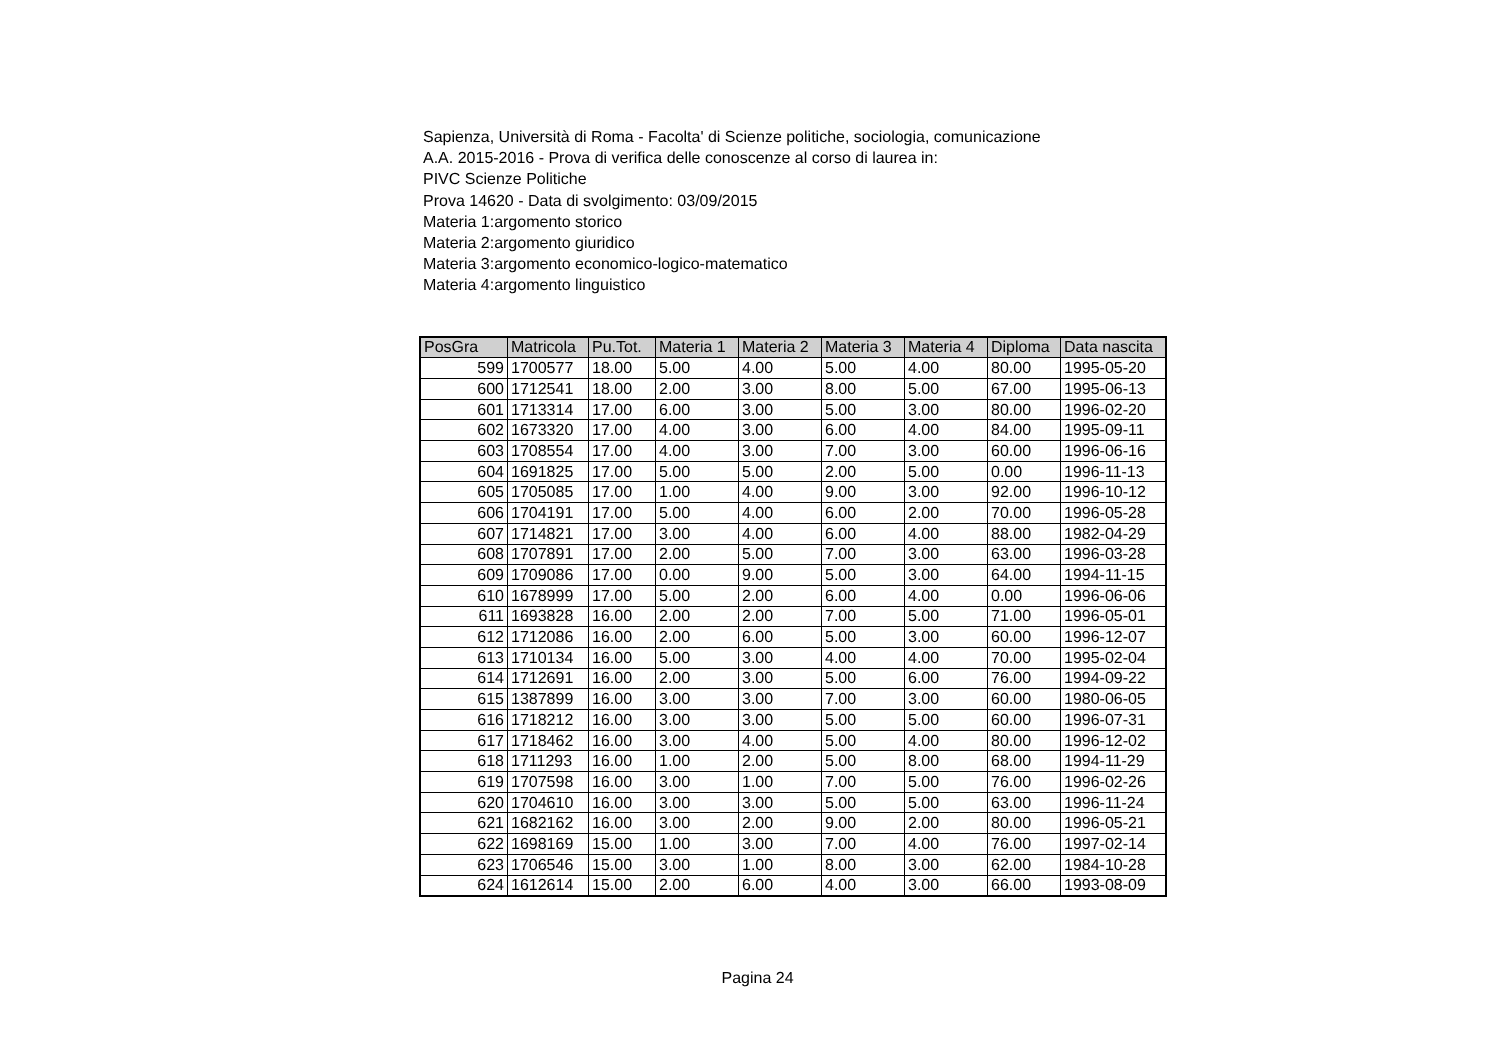Sapienza, Università di Roma - Facolta' di Scienze politiche, sociologia, comunicazione
A.A. 2015-2016 - Prova di verifica delle conoscenze al corso di laurea in:
PIVC Scienze Politiche
Prova 14620 - Data di svolgimento: 03/09/2015
Materia 1:argomento storico
Materia 2:argomento giuridico
Materia 3:argomento economico-logico-matematico
Materia 4:argomento linguistico
| PosGra | Matricola | Pu.Tot. | Materia 1 | Materia 2 | Materia 3 | Materia 4 | Diploma | Data nascita |
| --- | --- | --- | --- | --- | --- | --- | --- | --- |
| 599 | 1700577 | 18.00 | 5.00 | 4.00 | 5.00 | 4.00 | 80.00 | 1995-05-20 |
| 600 | 1712541 | 18.00 | 2.00 | 3.00 | 8.00 | 5.00 | 67.00 | 1995-06-13 |
| 601 | 1713314 | 17.00 | 6.00 | 3.00 | 5.00 | 3.00 | 80.00 | 1996-02-20 |
| 602 | 1673320 | 17.00 | 4.00 | 3.00 | 6.00 | 4.00 | 84.00 | 1995-09-11 |
| 603 | 1708554 | 17.00 | 4.00 | 3.00 | 7.00 | 3.00 | 60.00 | 1996-06-16 |
| 604 | 1691825 | 17.00 | 5.00 | 5.00 | 2.00 | 5.00 | 0.00 | 1996-11-13 |
| 605 | 1705085 | 17.00 | 1.00 | 4.00 | 9.00 | 3.00 | 92.00 | 1996-10-12 |
| 606 | 1704191 | 17.00 | 5.00 | 4.00 | 6.00 | 2.00 | 70.00 | 1996-05-28 |
| 607 | 1714821 | 17.00 | 3.00 | 4.00 | 6.00 | 4.00 | 88.00 | 1982-04-29 |
| 608 | 1707891 | 17.00 | 2.00 | 5.00 | 7.00 | 3.00 | 63.00 | 1996-03-28 |
| 609 | 1709086 | 17.00 | 0.00 | 9.00 | 5.00 | 3.00 | 64.00 | 1994-11-15 |
| 610 | 1678999 | 17.00 | 5.00 | 2.00 | 6.00 | 4.00 | 0.00 | 1996-06-06 |
| 611 | 1693828 | 16.00 | 2.00 | 2.00 | 7.00 | 5.00 | 71.00 | 1996-05-01 |
| 612 | 1712086 | 16.00 | 2.00 | 6.00 | 5.00 | 3.00 | 60.00 | 1996-12-07 |
| 613 | 1710134 | 16.00 | 5.00 | 3.00 | 4.00 | 4.00 | 70.00 | 1995-02-04 |
| 614 | 1712691 | 16.00 | 2.00 | 3.00 | 5.00 | 6.00 | 76.00 | 1994-09-22 |
| 615 | 1387899 | 16.00 | 3.00 | 3.00 | 7.00 | 3.00 | 60.00 | 1980-06-05 |
| 616 | 1718212 | 16.00 | 3.00 | 3.00 | 5.00 | 5.00 | 60.00 | 1996-07-31 |
| 617 | 1718462 | 16.00 | 3.00 | 4.00 | 5.00 | 4.00 | 80.00 | 1996-12-02 |
| 618 | 1711293 | 16.00 | 1.00 | 2.00 | 5.00 | 8.00 | 68.00 | 1994-11-29 |
| 619 | 1707598 | 16.00 | 3.00 | 1.00 | 7.00 | 5.00 | 76.00 | 1996-02-26 |
| 620 | 1704610 | 16.00 | 3.00 | 3.00 | 5.00 | 5.00 | 63.00 | 1996-11-24 |
| 621 | 1682162 | 16.00 | 3.00 | 2.00 | 9.00 | 2.00 | 80.00 | 1996-05-21 |
| 622 | 1698169 | 15.00 | 1.00 | 3.00 | 7.00 | 4.00 | 76.00 | 1997-02-14 |
| 623 | 1706546 | 15.00 | 3.00 | 1.00 | 8.00 | 3.00 | 62.00 | 1984-10-28 |
| 624 | 1612614 | 15.00 | 2.00 | 6.00 | 4.00 | 3.00 | 66.00 | 1993-08-09 |
Pagina 24